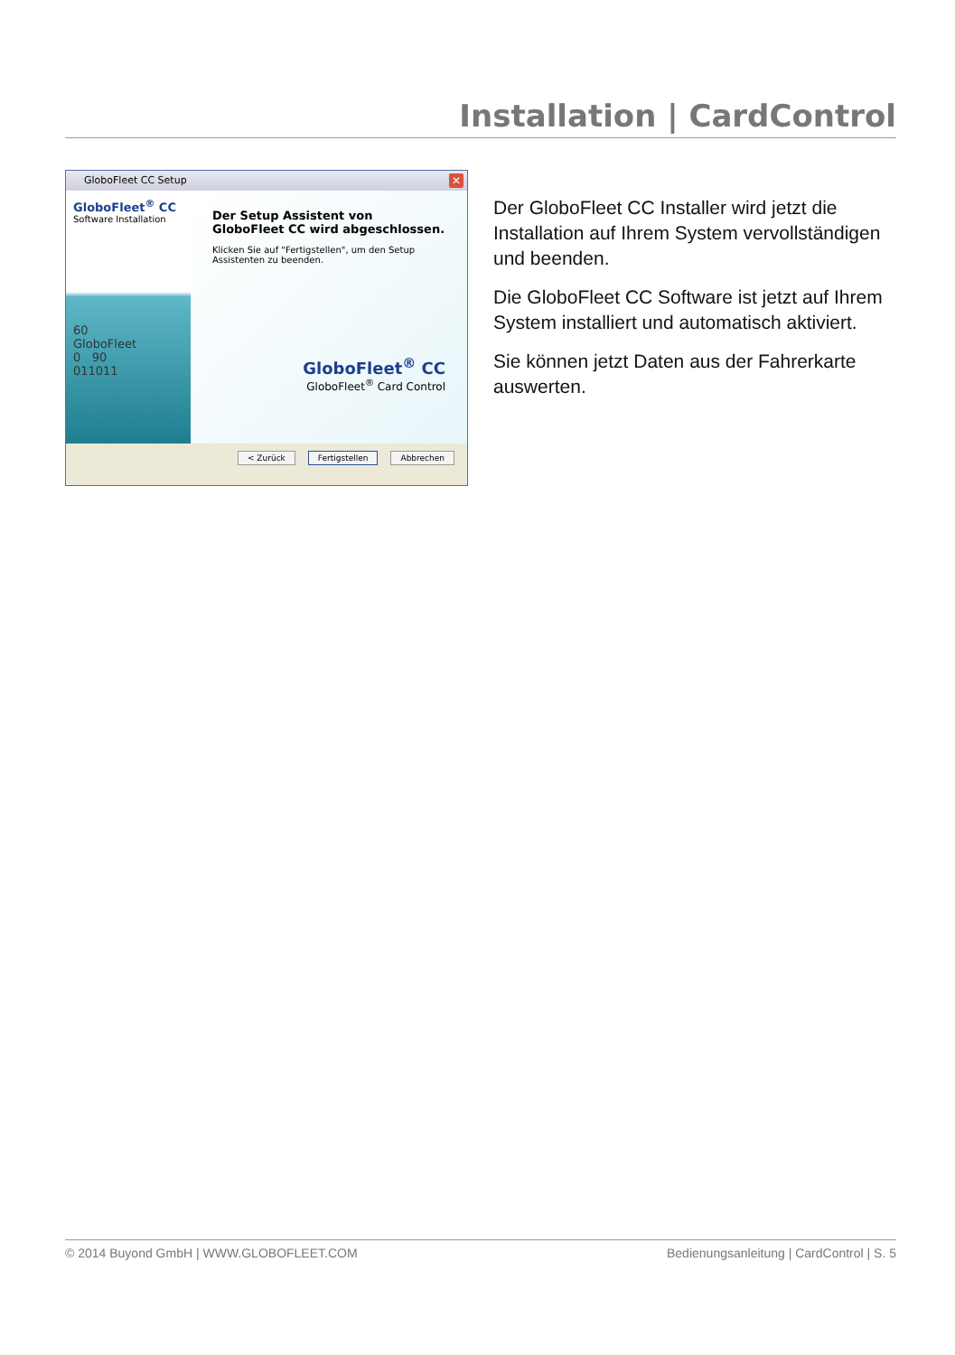Installation | CardControl
GloboFleet CC Setup
✕
GloboFleet<sup>®</sup> CC
Software Installation
60
GloboFleet
0 90
011011
Der Setup Assistent von GloboFleet CC wird abgeschlossen.
Klicken Sie auf "Fertigstellen", um den Setup Assistenten zu beenden.
GloboFleet<sup>®</sup> CC
GloboFleet<sup>®</sup> Card Control
< Zurück Fertigstellen Abbrechen
Der GloboFleet CC Installer wird jetzt die Installation auf Ihrem System vervollständigen und beenden.
Die GloboFleet CC Software ist jetzt auf Ihrem System installiert und automatisch aktiviert.
Sie können jetzt Daten aus der Fahrerkarte auswerten.
© 2014 Buyond GmbH | WWW.GLOBOFLEET.COM Bedienungsanleitung | CardControl | S. 5